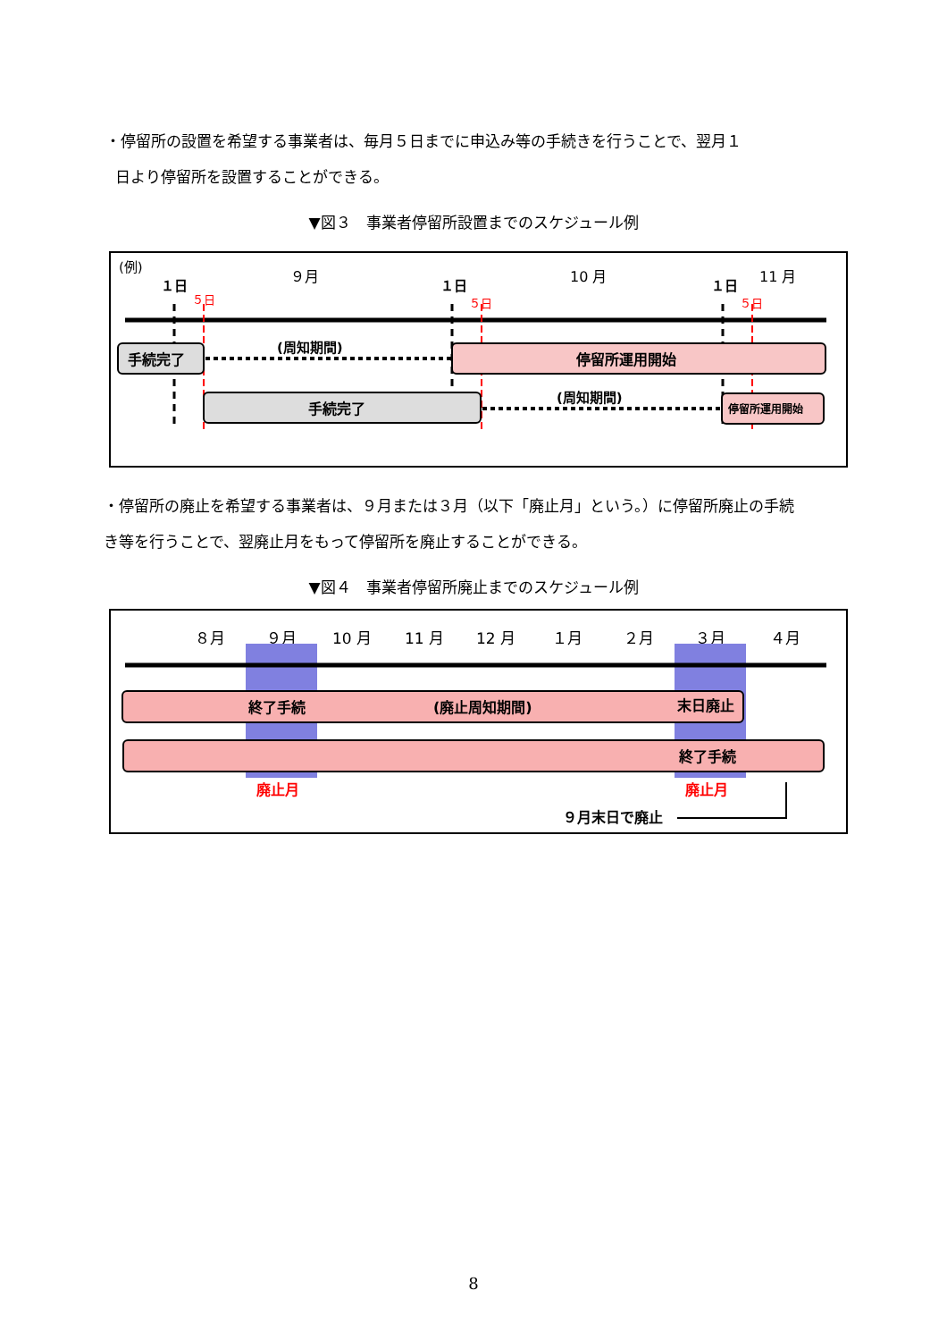・停留所の設置を希望する事業者は、毎月５日までに申込み等の手続きを行うことで、翌月１
日より停留所を設置することができる。
▼図３　事業者停留所設置までのスケジュール例
(例)
９月
10 月
11 月
１日
１日
１日
５日
５日
５日
手続完了
(周知期間)
停留所運用開始
手続完了
(周知期間)
停留所運用開始
・停留所の廃止を希望する事業者は、９月または３月（以下「廃止月」という。）に停留所廃止の手続
き等を行うことで、翌廃止月をもって停留所を廃止することができる。
▼図４　事業者停留所廃止までのスケジュール例
８月
９月
10 月
11 月
12 月
１月
２月
３月
４月
終了手続
(廃止周知期間)
末日廃止
終了手続
廃止月
廃止月
９月末日で廃止
8